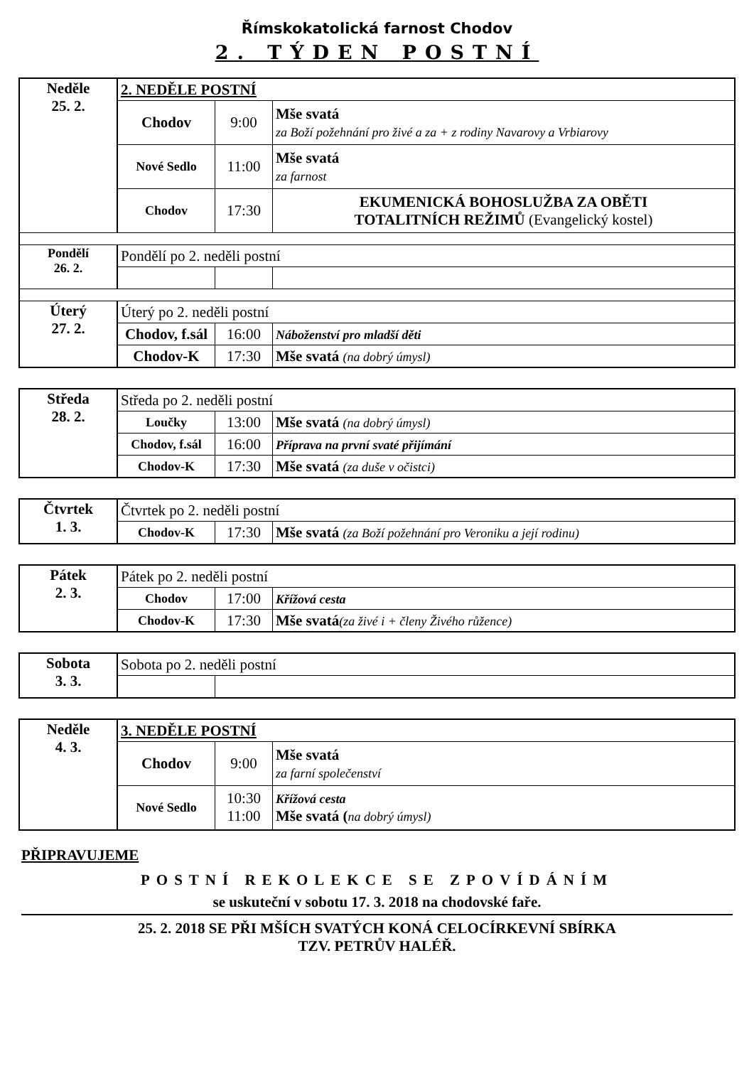Římskokatolická farnost Chodov
2. TÝDEN POSTNÍ
| Neděle 25. 2. | 2. NEDĚLE POSTNÍ | | |
| | Chodov | 9:00 | Mše svatá za Boží požehnání pro živé a za + z rodiny Navarovy a Vrbiarovy |
| | Nové Sedlo | 11:00 | Mše svatá za farnost |
| | Chodov | 17:30 | EKUMENICKÁ BOHOSLUŽBA ZA OBĚTI TOTALITNÍCH REŽIMŮ (Evangelický kostel) |
| Pondělí 26. 2. | Pondělí po 2. neděli postní | | |
| Úterý 27. 2. | Úterý po 2. neděli postní | | |
| | Chodov, f.sál | 16:00 | Náboženství pro mladší děti |
| | Chodov-K | 17:30 | Mše svatá (na dobrý úmysl) |
| Středa 28. 2. | Středa po 2. neděli postní | | |
| | Loučky | 13:00 | Mše svatá (na dobrý úmysl) |
| | Chodov, f.sál | 16:00 | Příprava na první svaté přijímání |
| | Chodov-K | 17:30 | Mše svatá (za duše v očistci) |
| Čtvrtek 1. 3. | Čtvrtek po 2. neděli postní | | |
| | Chodov-K | 17:30 | Mše svatá (za Boží požehnání pro Veroniku a její rodinu) |
| Pátek 2. 3. | Pátek po 2. neděli postní | | |
| | Chodov | 17:00 | Křížová cesta |
| | Chodov-K | 17:30 | Mše svatá (za živé i + členy Živého růžence) |
| Sobota 3. 3. | Sobota po 2. neděli postní | |
| Neděle 4. 3. | 3. NEDĚLE POSTNÍ | | |
| | Chodov | 9:00 | Mše svatá za farní společenství |
| | Nové Sedlo | 10:30 11:00 | Křížová cesta Mše svatá ( na dobrý úmysl) |
PŘIPRAVUJEME
POSTNÍ REKOLEKCE SE ZPOVÍDÁNÍM
se uskuteční v sobotu 17. 3. 2018 na chodovské faře.
25. 2. 2018 SE PŘI MŠÍCH SVATÝCH KONÁ CELOCÍRKEVNÍ SBÍRKA
TZV. PETRŮV HALÉŘ.